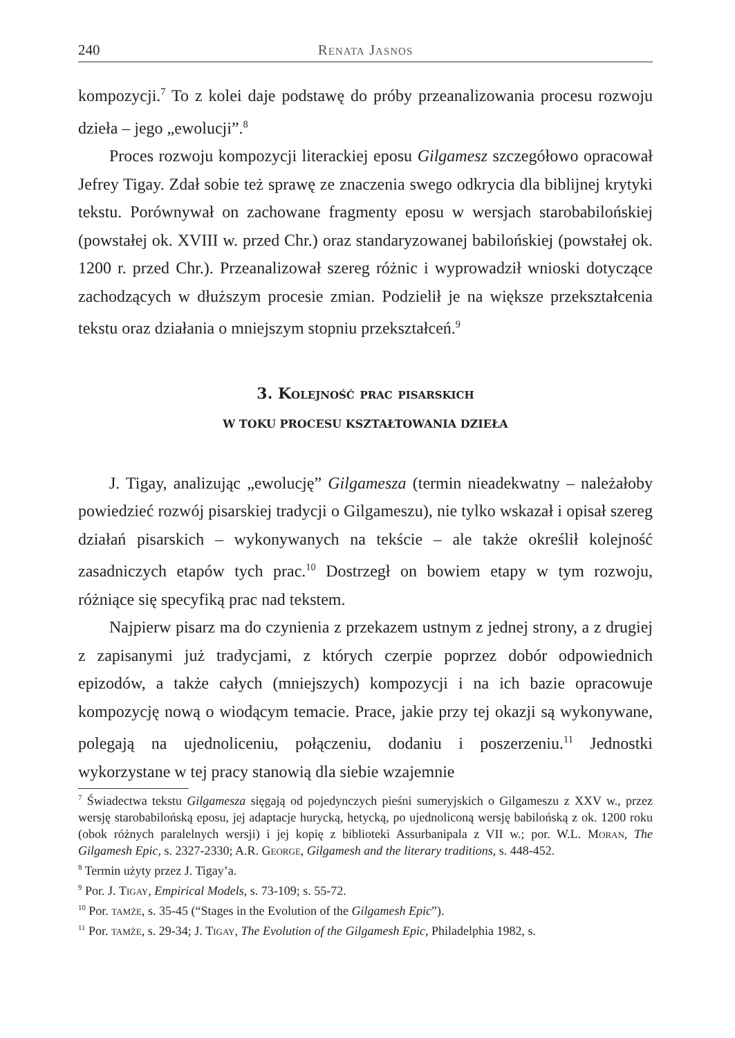240 Renata Jasnos
kompozycji.<sup>7</sup> To z kolei daje podstawę do próby przeanalizowania procesu rozwoju dzieła – jego „ewolucji”.<sup>8</sup>
Proces rozwoju kompozycji literackiej eposu Gilgamesz szczegółowo opracował Jefrey Tigay. Zdał sobie też sprawę ze znaczenia swego odkrycia dla biblijnej krytyki tekstu. Porównywał on zachowane fragmenty eposu w wersjach starobabilońskiej (powstałej ok. XVIII w. przed Chr.) oraz standaryzowanej babilońskiej (powstałej ok. 1200 r. przed Chr.). Przeanalizował szereg różnic i wyprowadził wnioski dotyczące zachodzących w dłuższym procesie zmian. Podzielił je na większe przekształcenia tekstu oraz działania o mniejszym stopniu przekształceń.<sup>9</sup>
3. Kolejność prac pisarskich
W TOKU PROCESU KSZTAŁTOWANIA DZIEŁA
J. Tigay, analizując „ewolucję” Gilgamesza (termin nieadekwatny – należałoby powiedzieć rozwój pisarskiej tradycji o Gilgameszu), nie tylko wskazał i opisał szereg działań pisarskich – wykonywanych na tekście – ale także określił kolejność zasadniczych etapów tych prac.<sup>10</sup> Dostrzegł on bowiem etapy w tym rozwoju, różniące się specyfiką prac nad tekstem.
Najpierw pisarz ma do czynienia z przekazem ustnym z jednej strony, a z drugiej z zapisanymi już tradycjami, z których czerpie poprzez dobór odpowiednich epizodów, a także całych (mniejszych) kompozycji i na ich bazie opracowuje kompozycję nową o wiodącym temacie. Prace, jakie przy tej okazji są wykonywane, polegają na ujednoliceniu, połączeniu, dodaniu i poszerzeniu.<sup>11</sup> Jednostki wykorzystane w tej pracy stanowią dla siebie wzajemnie
<sup>7</sup> Świadectwa tekstu Gilgamesza sięgają od pojedynczych pieśni sumeryjskich o Gilgameszu z XXV w., przez wersję starobabilońską eposu, jej adaptacje hurycką, hetycką, po ujednoliconą wersję babilońską z ok. 1200 roku (obok różnych paralelnych wersji) i jej kopię z biblioteki Assurbanipala z VII w.; por. W.L. Moran, The Gilgamesh Epic, s. 2327-2330; A.R. George, Gilgamesh and the literary traditions, s. 448-452.
<sup>8</sup> Termin użyty przez J. Tigay’a.
<sup>9</sup> Por. J. Tigay, Empirical Models, s. 73-109; s. 55-72.
<sup>10</sup> Por. tamże, s. 35-45 (“Stages in the Evolution of the Gilgamesh Epic”).
<sup>11</sup> Por. tamże, s. 29-34; J. Tigay, The Evolution of the Gilgamesh Epic, Philadelphia 1982, s.